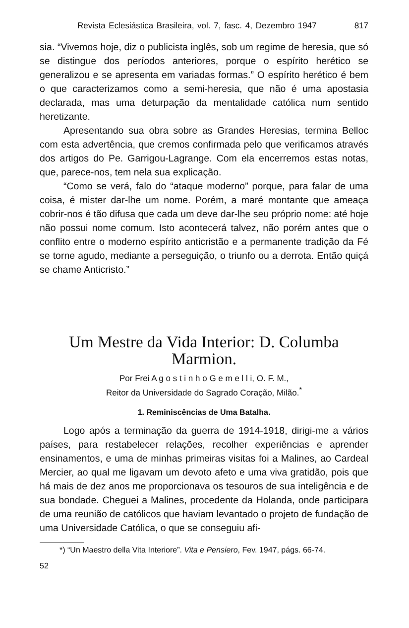Revista Eclesiástica Brasileira, vol. 7, fasc. 4, Dezembro 1947 817
sia. “Vivemos hoje, diz o publicista inglês, sob um regime de heresia, que só se distingue dos períodos anteriores, porque o espírito herético se generalizou e se apresenta em variadas formas.” O espírito herético é bem o que caracterizamos como a semi-heresia, que não é uma apostasia declarada, mas uma deturpação da mentalidade católica num sentido heretizante.
Apresentando sua obra sobre as Grandes Heresias, termina Belloc com esta advertência, que cremos confirmada pelo que verificamos através dos artigos do Pe. Garrigou-Lagrange. Com ela encerremos estas notas, que, parece-nos, tem nela sua explicação.
“Como se verá, falo do “ataque moderno” porque, para falar de uma coisa, é mister dar-lhe um nome. Porém, a maré montante que ameaça cobrir-nos é tão difusa que cada um deve dar-lhe seu próprio nome: até hoje não possui nome comum. Isto acontecerá talvez, não porém antes que o conflito entre o moderno espírito anticristão e a permanente tradição da Fé se torne agudo, mediante a perseguição, o triunfo ou a derrota. Então quiçá se chame Anticristo.”
Um Mestre da Vida Interior: D. Columba Marmion.
Por Frei A g o s t i n h o G e m e l l i, O. F. M.,
Reitor da Universidade do Sagrado Coração, Milão.<sup>*</sup>
1. Reminiscências de Uma Batalha.
Logo após a terminação da guerra de 1914-1918, dirigi-me a vários países, para restabelecer relações, recolher experiências e aprender ensinamentos, e uma de minhas primeiras visitas foi a Malines, ao Cardeal Mercier, ao qual me ligavam um devoto afeto e uma viva gratidão, pois que há mais de dez anos me proporcionava os tesouros de sua inteligência e de sua bondade. Cheguei a Malines, procedente da Holanda, onde participara de uma reunião de católicos que haviam levantado o projeto de fundação de uma Universidade Católica, o que se conseguiu afi-
*) “Un Maestro della Vita Interiore”. Vita e Pensiero, Fev. 1947, págs. 66-74.
52